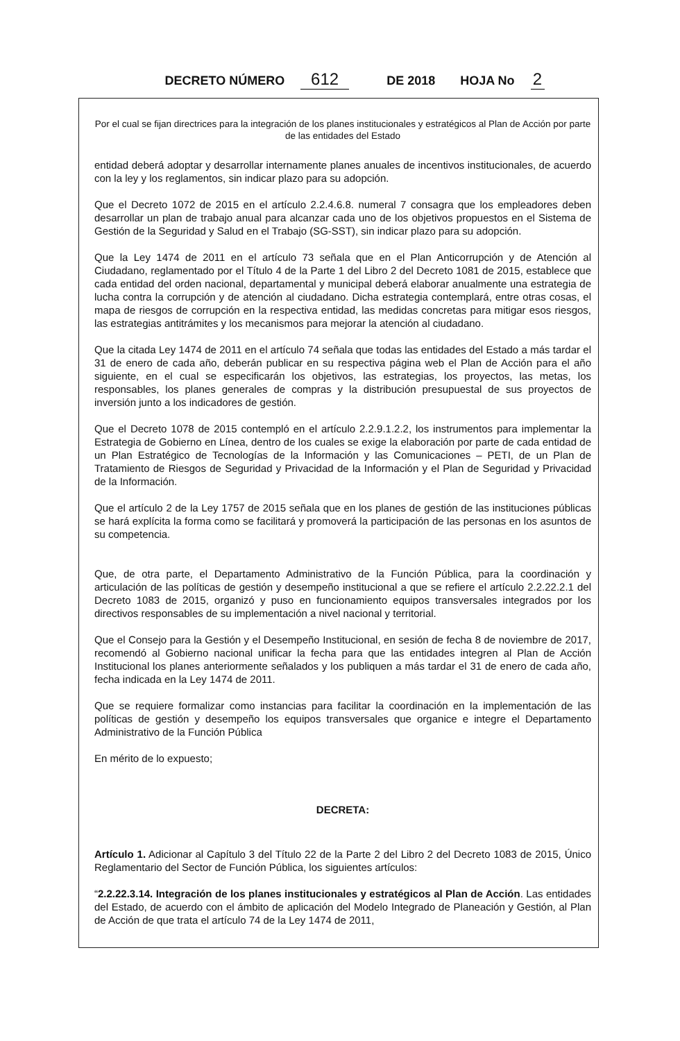DECRETO NÚMERO 612 DE 2018 HOJA No 2
Por el cual se fijan directrices para la integración de los planes institucionales y estratégicos al Plan de Acción por parte de las entidades del Estado
entidad deberá adoptar y desarrollar internamente planes anuales de incentivos institucionales, de acuerdo con la ley y los reglamentos, sin indicar plazo para su adopción.
Que el Decreto 1072 de 2015 en el artículo 2.2.4.6.8. numeral 7 consagra que los empleadores deben desarrollar un plan de trabajo anual para alcanzar cada uno de los objetivos propuestos en el Sistema de Gestión de la Seguridad y Salud en el Trabajo (SG-SST), sin indicar plazo para su adopción.
Que la Ley 1474 de 2011 en el artículo 73 señala que en el Plan Anticorrupción y de Atención al Ciudadano, reglamentado por el Título 4 de la Parte 1 del Libro 2 del Decreto 1081 de 2015, establece que cada entidad del orden nacional, departamental y municipal deberá elaborar anualmente una estrategia de lucha contra la corrupción y de atención al ciudadano. Dicha estrategia contemplará, entre otras cosas, el mapa de riesgos de corrupción en la respectiva entidad, las medidas concretas para mitigar esos riesgos, las estrategias antitrámites y los mecanismos para mejorar la atención al ciudadano.
Que la citada Ley 1474 de 2011 en el artículo 74 señala que todas las entidades del Estado a más tardar el 31 de enero de cada año, deberán publicar en su respectiva página web el Plan de Acción para el año siguiente, en el cual se especificarán los objetivos, las estrategias, los proyectos, las metas, los responsables, los planes generales de compras y la distribución presupuestal de sus proyectos de inversión junto a los indicadores de gestión.
Que el Decreto 1078 de 2015 contempló en el artículo 2.2.9.1.2.2, los instrumentos para implementar la Estrategia de Gobierno en Línea, dentro de los cuales se exige la elaboración por parte de cada entidad de un Plan Estratégico de Tecnologías de la Información y las Comunicaciones – PETI, de un Plan de Tratamiento de Riesgos de Seguridad y Privacidad de la Información y el Plan de Seguridad y Privacidad de la Información.
Que el artículo 2 de la Ley 1757 de 2015 señala que en los planes de gestión de las instituciones públicas se hará explícita la forma como se facilitará y promoverá la participación de las personas en los asuntos de su competencia.
Que, de otra parte, el Departamento Administrativo de la Función Pública, para la coordinación y articulación de las políticas de gestión y desempeño institucional a que se refiere el artículo 2.2.22.2.1 del Decreto 1083 de 2015, organizó y puso en funcionamiento equipos transversales integrados por los directivos responsables de su implementación a nivel nacional y territorial.
Que el Consejo para la Gestión y el Desempeño Institucional, en sesión de fecha 8 de noviembre de 2017, recomendó al Gobierno nacional unificar la fecha para que las entidades integren al Plan de Acción Institucional los planes anteriormente señalados y los publiquen a más tardar el 31 de enero de cada año, fecha indicada en la Ley 1474 de 2011.
Que se requiere formalizar como instancias para facilitar la coordinación en la implementación de las políticas de gestión y desempeño los equipos transversales que organice e integre el Departamento Administrativo de la Función Pública
En mérito de lo expuesto;
DECRETA:
Artículo 1. Adicionar al Capítulo 3 del Título 22 de la Parte 2 del Libro 2 del Decreto 1083 de 2015, Único Reglamentario del Sector de Función Pública, los siguientes artículos:
“2.2.22.3.14. Integración de los planes institucionales y estratégicos al Plan de Acción. Las entidades del Estado, de acuerdo con el ámbito de aplicación del Modelo Integrado de Planeación y Gestión, al Plan de Acción de que trata el artículo 74 de la Ley 1474 de 2011,